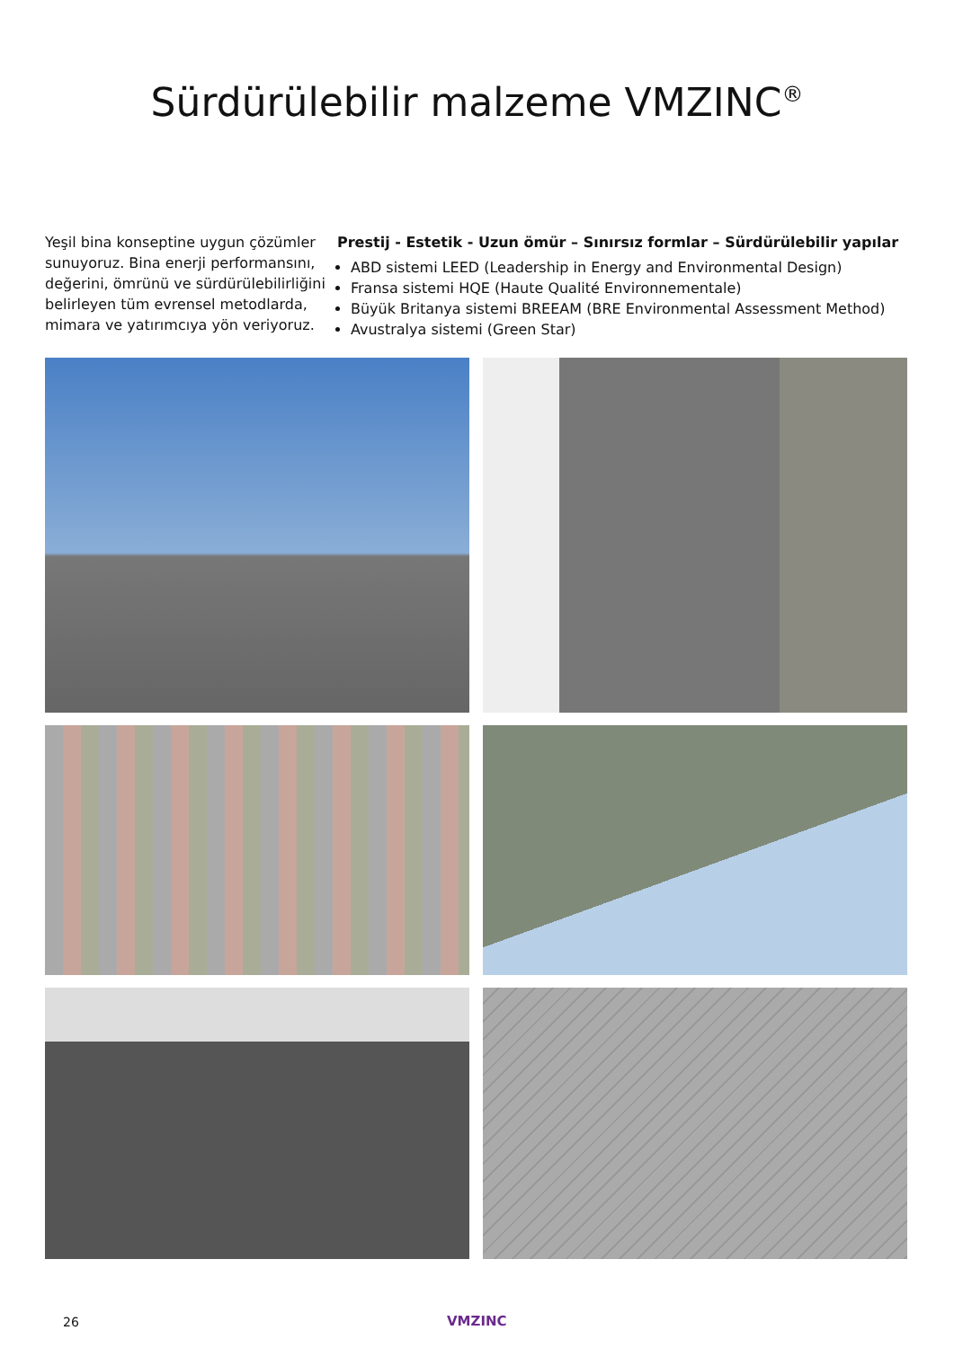Sürdürülebilir malzeme VMZINC<sup>®</sup>
Yeşil bina konseptine uygun çözümler sunuyoruz. Bina enerji performansını, değerini, ömrünü ve sürdürülebilirliğini belirleyen tüm evrensel metodlarda, mimara ve yatırımcıya yön veriyoruz.
Prestij - Estetik - Uzun ömür – Sınırsız formlar – Sürdürülebilir yapılar
ABD sistemi LEED (Leadership in Energy and Environmental Design)
Fransa sistemi HQE (Haute Qualité Environnementale)
Büyük Britanya sistemi BREEAM (BRE Environmental Assessment Method)
Avustralya sistemi (Green Star)
26 VMZINC